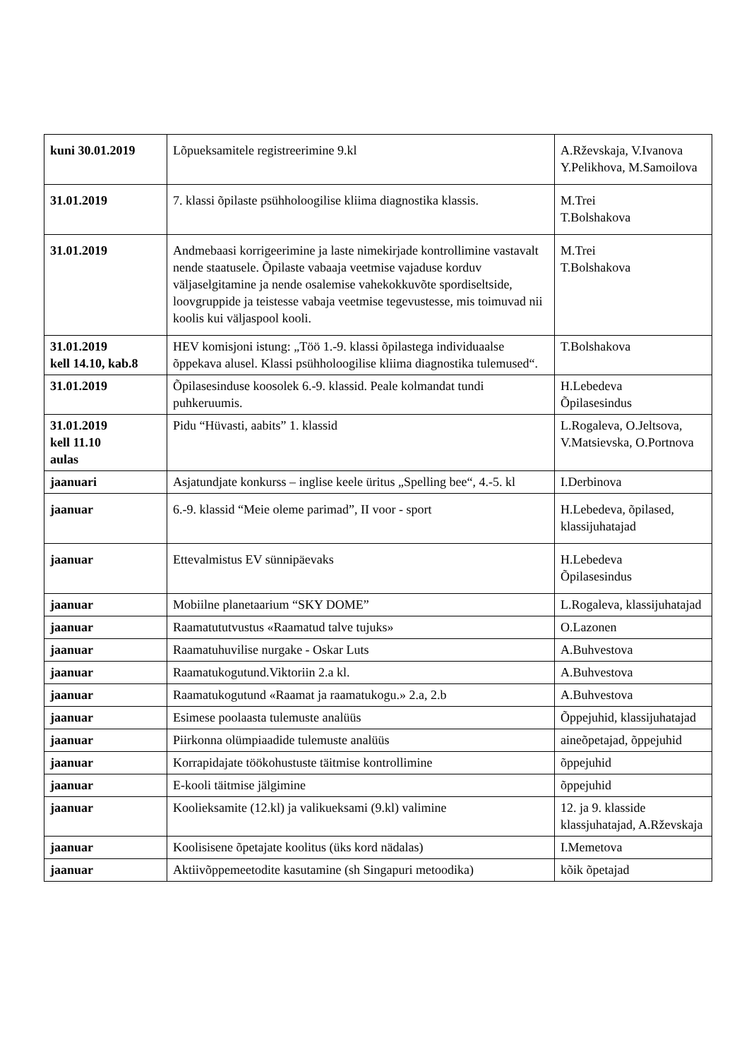| kuni 30.01.2019 | Lõpueksamitele registreerimine 9.kl | A.Rževskaja, V.Ivanova Y.Pelikhova, M.Samoilova |
| 31.01.2019 | 7. klassi õpilaste psühholoogilise kliima diagnostika klassis. | M.Trei T.Bolshakova |
| 31.01.2019 | Andmebaasi korrigeerimine ja laste nimekirjade kontrollimine vastavalt nende staatusele. Õpilaste vabaaja veetmise vajaduse korduv väljaselgitamine ja nende osalemise vahekokkuvõte spordiseltside, loovgruppide ja teistesse vabaja veetmise tegevustesse, mis toimuvad nii koolis kui väljaspool kooli. | M.Trei T.Bolshakova |
| 31.01.2019 kell 14.10, kab.8 | HEV komisjoni istung: „Töö 1.-9. klassi õpilastega individuaalse õppekava alusel. Klassi psühholoogilise kliima diagnostika tulemused“. | T.Bolshakova |
| 31.01.2019 | Õpilasesinduse koosolek 6.-9. klassid. Peale kolmandat tundi puhkeruumis. | H.Lebedeva Õpilasesindus |
| 31.01.2019 kell 11.10 aulas | Pidu “Hüvasti, aabits” 1. klassid | L.Rogaleva, O.Jeltsova, V.Matsievska, O.Portnova |
| jaanuari | Asjatundjate konkurss – inglise keele üritus „Spelling bee“, 4.-5. kl | I.Derbinova |
| jaanuar | 6.-9. klassid “Meie oleme parimad”, II voor - sport | H.Lebedeva, õpilased, klassijuhatajad |
| jaanuar | Ettevalmistus EV sünnipäevaks | H.Lebedeva Õpilasesindus |
| jaanuar | Mobiilne planetaarium “SKY DOME” | L.Rogaleva, klassijuhatajad |
| jaanuar | Raamatututvustus «Raamatud talve tujuks» | O.Lazonen |
| jaanuar | Raamatuhuvilise nurgake - Oskar Luts | A.Buhvestova |
| jaanuar | Raamatukogutund.Viktoriin 2.a kl. | A.Buhvestova |
| jaanuar | Raamatukogutund «Raamat ja raamatukogu.» 2.a, 2.b | A.Buhvestova |
| jaanuar | Esimese poolaasta tulemuste analüüs | Õppejuhid, klassijuhatajad |
| jaanuar | Piirkonna olümpiaadide tulemuste analüüs | aineõpetajad, õppejuhid |
| jaanuar | Korrapidajate töökohustuste täitmise kontrollimine | õppejuhid |
| jaanuar | E-kooli täitmise jälgimine | õppejuhid |
| jaanuar | Koolieksamite (12.kl) ja valikueksami (9.kl) valimine | 12. ja 9. klasside klassjuhatajad, A.Rževskaja |
| jaanuar | Koolisisene õpetajate koolitus (üks kord nädalas) | I.Memetova |
| jaanuar | Aktiivõppemeetodite kasutamine (sh Singapuri metoodika) | kõik õpetajad |